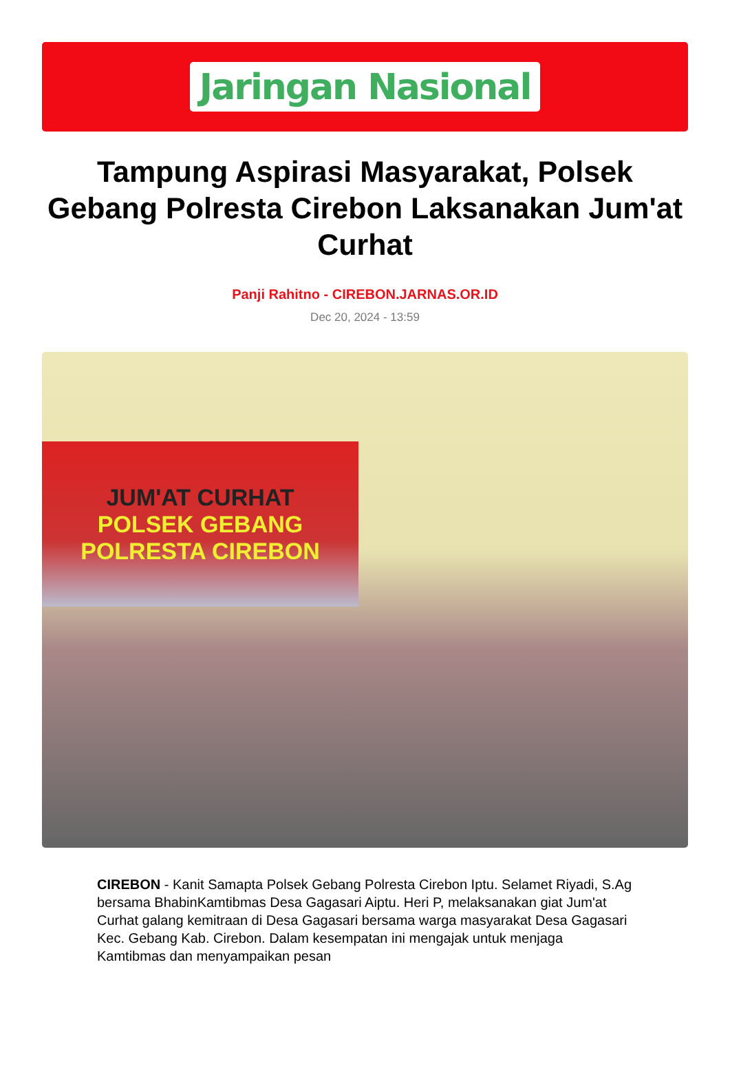Jaringan Nasional
Tampung Aspirasi Masyarakat, Polsek Gebang Polresta Cirebon Laksanakan Jum'at Curhat
Panji Rahitno - CIREBON.JARNAS.OR.ID
Dec 20, 2024 - 13:59
JUM'AT CURHAT
POLSEK GEBANG
POLRESTA CIREBON
CIREBON - Kanit Samapta Polsek Gebang Polresta Cirebon Iptu. Selamet Riyadi, S.Ag bersama BhabinKamtibmas Desa Gagasari Aiptu. Heri P, melaksanakan giat Jum'at Curhat galang kemitraan di Desa Gagasari bersama warga masyarakat Desa Gagasari Kec. Gebang Kab. Cirebon. Dalam kesempatan ini mengajak untuk menjaga Kamtibmas dan menyampaikan pesan